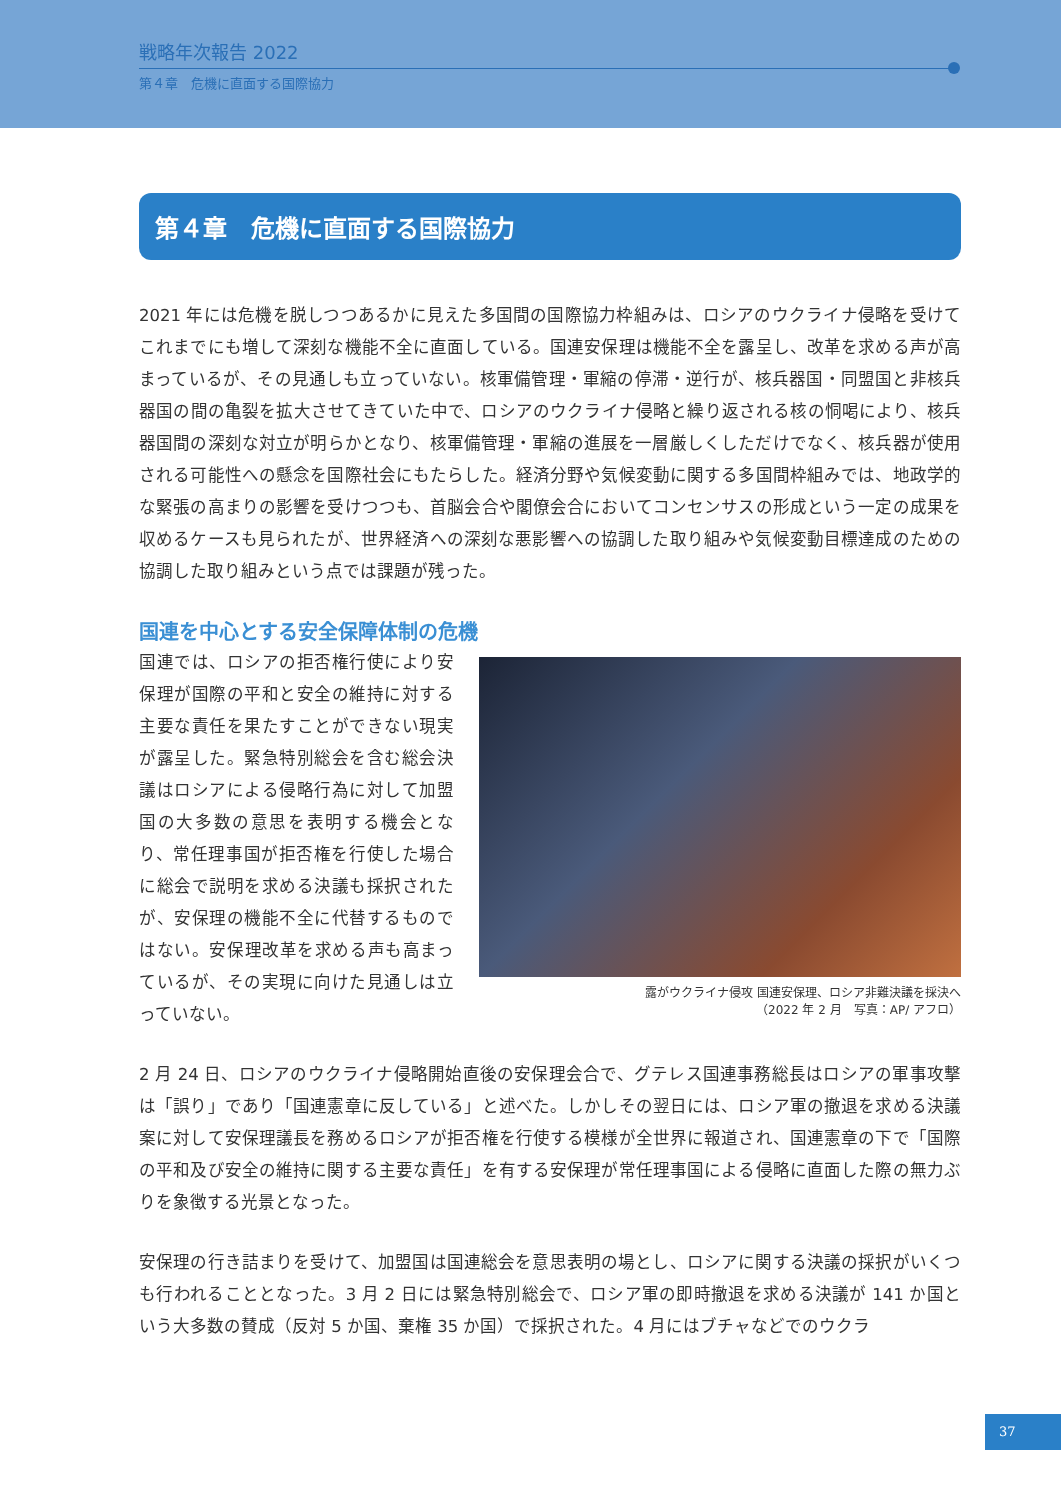戦略年次報告 2022
第４章　危機に直面する国際協力
第４章　危機に直面する国際協力
2021 年には危機を脱しつつあるかに見えた多国間の国際協力枠組みは、ロシアのウクライナ侵略を受けてこれまでにも増して深刻な機能不全に直面している。国連安保理は機能不全を露呈し、改革を求める声が高まっているが、その見通しも立っていない。核軍備管理・軍縮の停滞・逆行が、核兵器国・同盟国と非核兵器国の間の亀裂を拡大させてきていた中で、ロシアのウクライナ侵略と繰り返される核の恫喝により、核兵器国間の深刻な対立が明らかとなり、核軍備管理・軍縮の進展を一層厳しくしただけでなく、核兵器が使用される可能性への懸念を国際社会にもたらした。経済分野や気候変動に関する多国間枠組みでは、地政学的な緊張の高まりの影響を受けつつも、首脳会合や閣僚会合においてコンセンサスの形成という一定の成果を収めるケースも見られたが、世界経済への深刻な悪影響への協調した取り組みや気候変動目標達成のための協調した取り組みという点では課題が残った。
国連を中心とする安全保障体制の危機
国連では、ロシアの拒否権行使により安保理が国際の平和と安全の維持に対する主要な責任を果たすことができない現実が露呈した。緊急特別総会を含む総会決議はロシアによる侵略行為に対して加盟国の大多数の意思を表明する機会となり、常任理事国が拒否権を行使した場合に総会で説明を求める決議も採択されたが、安保理の機能不全に代替するものではない。安保理改革を求める声も高まっているが、その実現に向けた見通しは立っていない。
露がウクライナ侵攻 国連安保理、ロシア非難決議を採決へ
（2022 年 2 月　写真：AP/ アフロ）
2 月 24 日、ロシアのウクライナ侵略開始直後の安保理会合で、グテレス国連事務総長はロシアの軍事攻撃は「誤り」であり「国連憲章に反している」と述べた。しかしその翌日には、ロシア軍の撤退を求める決議案に対して安保理議長を務めるロシアが拒否権を行使する模様が全世界に報道され、国連憲章の下で「国際の平和及び安全の維持に関する主要な責任」を有する安保理が常任理事国による侵略に直面した際の無力ぶりを象徴する光景となった。
安保理の行き詰まりを受けて、加盟国は国連総会を意思表明の場とし、ロシアに関する決議の採択がいくつも行われることとなった。3 月 2 日には緊急特別総会で、ロシア軍の即時撤退を求める決議が 141 か国という大多数の賛成（反対 5 か国、棄権 35 か国）で採択された。4 月にはブチャなどでのウクラ
37